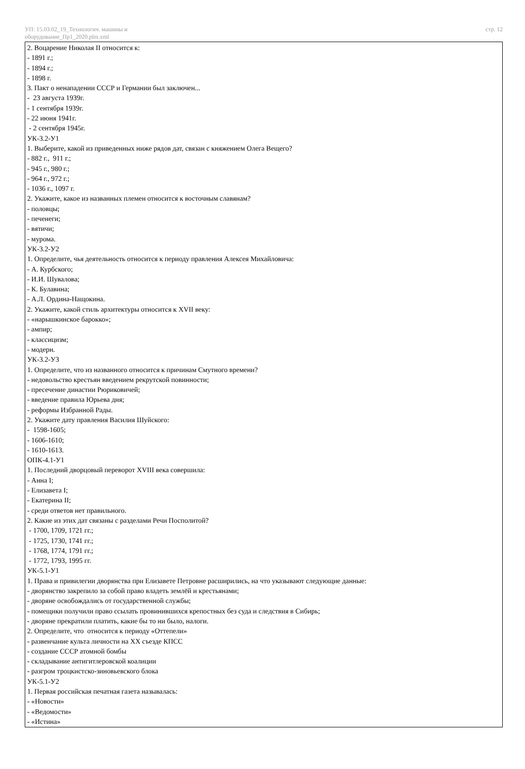УП: 15.03.02_19_Технологич. машины и
оборудование_Пр1_2020.plm.xml
стр. 12
2. Воцарение Николая II относится к:
- 1891 г.;
- 1894 г.;
- 1898 г.
3. Пакт о ненападении СССР и Германии был заключен...
- 23 августа 1939г.
- 1 сентября 1939г.
- 22 июня 1941г.
- 2 сентября 1945г.
УК-3.2-У1
1. Выберите, какой из приведенных ниже рядов дат, связан с княжением Олега Вещего?
- 882 г., 911 г.;
- 945 г., 980 г.;
- 964 г., 972 г.;
- 1036 г., 1097 г.
2. Укажите, какое из названных племен относится к восточным славянам?
- половцы;
- печенеги;
- вятичи;
- мурома.
УК-3.2-У2
1. Определите, чья деятельность относится к периоду правления Алексея Михайловича:
- А. Курбского;
- И.И. Шувалова;
- К. Булавина;
- А.Л. Ордина-Нащокина.
2. Укажите, какой стиль архитектуры относится к XVII веку:
- «нарышкинское барокко»;
- ампир;
- классицизм;
- модерн.
УК-3.2-У3
1. Определите, что из названного относится к причинам Смутного времени?
- недовольство крестьян введением рекрутской повинности;
- пресечение династии Рюриковичей;
- введение правила Юрьева дня;
- реформы Избранной Рады.
2. Укажите дату правления Василия Шуйского:
- 1598-1605;
- 1606-1610;
- 1610-1613.
ОПК-4.1-У1
1. Последний дворцовый переворот XVIII века совершила:
- Анна I;
- Елизавета I;
- Екатерина II;
- среди ответов нет правильного.
2. Какие из этих дат связаны с разделами Речи Посполитой?
- 1700, 1709, 1721 гг.;
- 1725, 1730, 1741 гг.;
- 1768, 1774, 1791 гг.;
- 1772, 1793, 1995 гг.
УК-5.1-У1
1. Права и привилегии дворянства при Елизавете Петровне расширились, на что указывают следующие данные:
- дворянство закрепило за собой право владеть землёй и крестьянами;
- дворяне освобождались от государственной службы;
- помещики получили право ссылать провинившихся крепостных без суда и следствия в Сибирь;
- дворяне прекратили платить, какие бы то ни было, налоги.
2. Определите, что относится к периоду «Оттепели»
- развенчание культа личности на XX съезде КПСС
- создание СССР атомной бомбы
- складывание антигитлеровской коалиции
- разгром троцкистско-зиновьевского блока
УК-5.1-У2
1. Первая российская печатная газета называлась:
- «Новости»
- «Ведомости»
- «Истина»